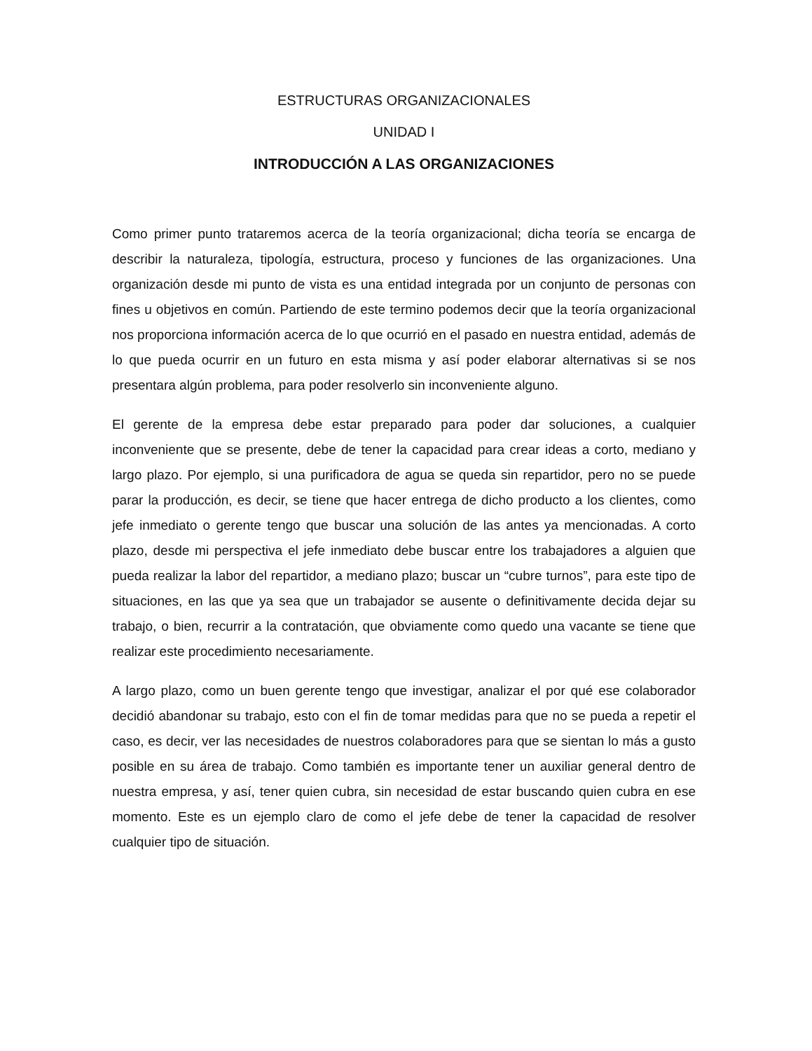ESTRUCTURAS ORGANIZACIONALES
UNIDAD I
INTRODUCCIÓN A LAS ORGANIZACIONES
Como primer punto trataremos acerca de la teoría organizacional; dicha teoría se encarga de describir la naturaleza, tipología, estructura, proceso y funciones de las organizaciones. Una organización desde mi punto de vista es una entidad integrada por un conjunto de personas con fines u objetivos en común. Partiendo de este termino podemos decir que la teoría organizacional nos proporciona información acerca de lo que ocurrió en el pasado en nuestra entidad, además de lo que pueda ocurrir en un futuro en esta misma y así poder elaborar alternativas si se nos presentara algún problema, para poder resolverlo sin inconveniente alguno.
El gerente de la empresa debe estar preparado para poder dar soluciones, a cualquier inconveniente que se presente, debe de tener la capacidad para crear ideas a corto, mediano y largo plazo. Por ejemplo, si una purificadora de agua se queda sin repartidor, pero no se puede parar la producción, es decir, se tiene que hacer entrega de dicho producto a los clientes, como jefe inmediato o gerente tengo que buscar una solución de las antes ya mencionadas. A corto plazo, desde mi perspectiva el jefe inmediato debe buscar entre los trabajadores a alguien que pueda realizar la labor del repartidor, a mediano plazo; buscar un “cubre turnos”, para este tipo de situaciones, en las que ya sea que un trabajador se ausente o definitivamente decida dejar su trabajo, o bien, recurrir a la contratación, que obviamente como quedo una vacante se tiene que realizar este procedimiento necesariamente.
A largo plazo, como un buen gerente tengo que investigar, analizar el por qué ese colaborador decidió abandonar su trabajo, esto con el fin de tomar medidas para que no se pueda a repetir el caso, es decir, ver las necesidades de nuestros colaboradores para que se sientan lo más a gusto posible en su área de trabajo. Como también es importante tener un auxiliar general dentro de nuestra empresa, y así, tener quien cubra, sin necesidad de estar buscando quien cubra en ese momento. Este es un ejemplo claro de como el jefe debe de tener la capacidad de resolver cualquier tipo de situación.